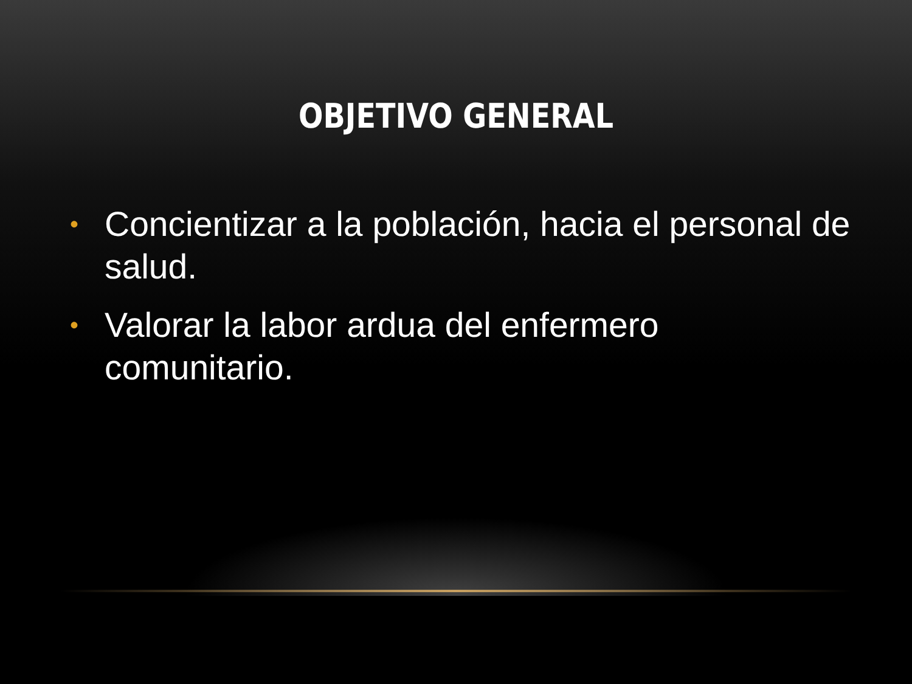OBJETIVO GENERAL
• Concientizar a la población, hacia el personal de salud.
• Valorar la labor ardua del enfermero comunitario.